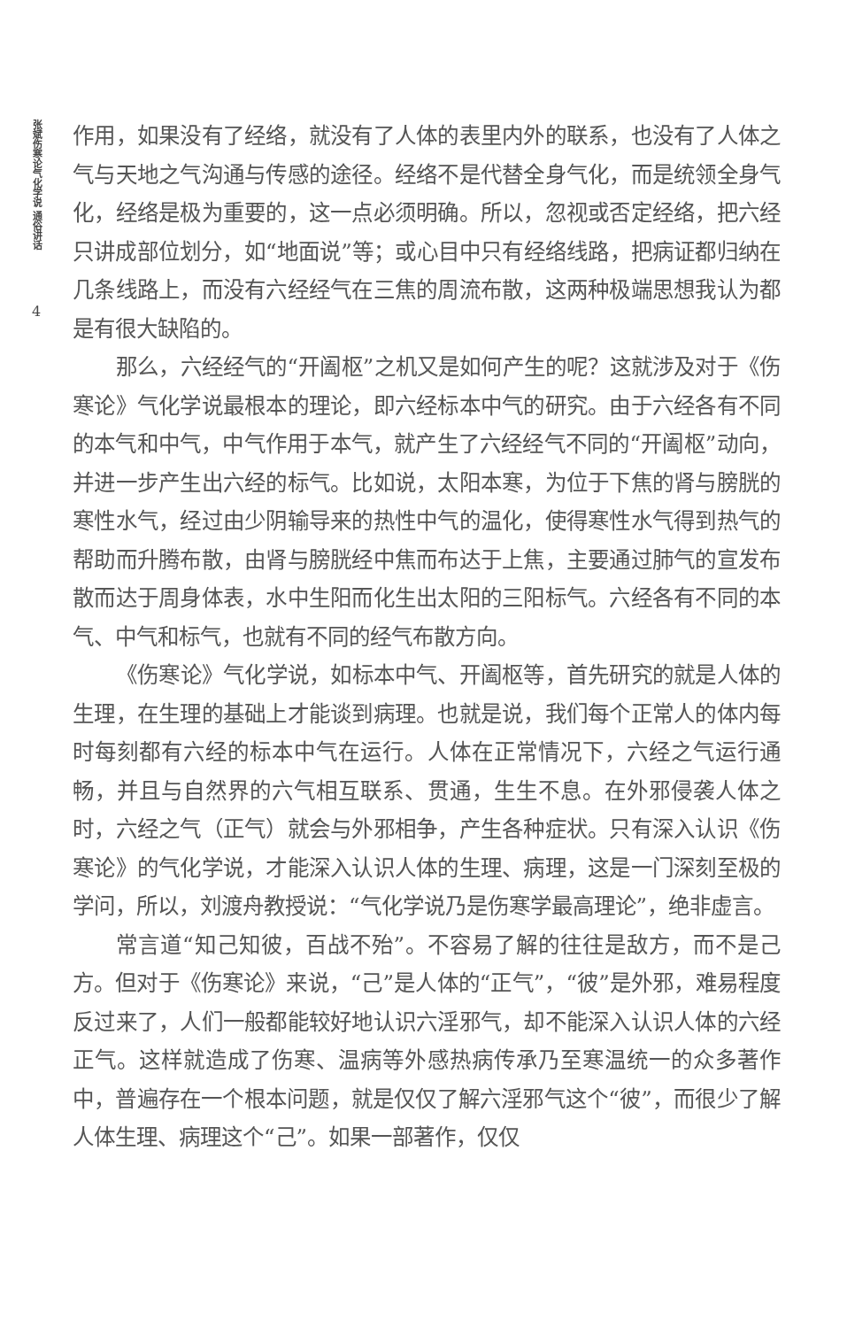张斌伤寒论气化学说 通俗讲话
4
作用，如果没有了经络，就没有了人体的表里内外的联系，也没有了人体之气与天地之气沟通与传感的途径。经络不是代替全身气化，而是统领全身气化，经络是极为重要的，这一点必须明确。所以，忽视或否定经络，把六经只讲成部位划分，如“地面说”等；或心目中只有经络线路，把病证都归纳在几条线路上，而没有六经经气在三焦的周流布散，这两种极端思想我认为都是有很大缺陷的。
那么，六经经气的“开阖枢”之机又是如何产生的呢？这就涉及对于《伤寒论》气化学说最根本的理论，即六经标本中气的研究。由于六经各有不同的本气和中气，中气作用于本气，就产生了六经经气不同的“开阖枢”动向，并进一步产生出六经的标气。比如说，太阳本寒，为位于下焦的肾与膀胱的寒性水气，经过由少阴输导来的热性中气的温化，使得寒性水气得到热气的帮助而升腾布散，由肾与膀胱经中焦而布达于上焦，主要通过肺气的宣发布散而达于周身体表，水中生阳而化生出太阳的三阳标气。六经各有不同的本气、中气和标气，也就有不同的经气布散方向。
《伤寒论》气化学说，如标本中气、开阖枢等，首先研究的就是人体的生理，在生理的基础上才能谈到病理。也就是说，我们每个正常人的体内每时每刻都有六经的标本中气在运行。人体在正常情况下，六经之气运行通畅，并且与自然界的六气相互联系、贯通，生生不息。在外邪侵袭人体之时，六经之气（正气）就会与外邪相争，产生各种症状。只有深入认识《伤寒论》的气化学说，才能深入认识人体的生理、病理，这是一门深刻至极的学问，所以，刘渡舟教授说：“气化学说乃是伤寒学最高理论”，绝非虚言。
常言道“知己知彼，百战不殆”。不容易了解的往往是敌方，而不是己方。但对于《伤寒论》来说，“己”是人体的“正气”，“彼”是外邪，难易程度反过来了，人们一般都能较好地认识六淫邪气，却不能深入认识人体的六经正气。这样就造成了伤寒、温病等外感热病传承乃至寒温统一的众多著作中，普遍存在一个根本问题，就是仅仅了解六淫邪气这个“彼”，而很少了解人体生理、病理这个“己”。如果一部著作，仅仅